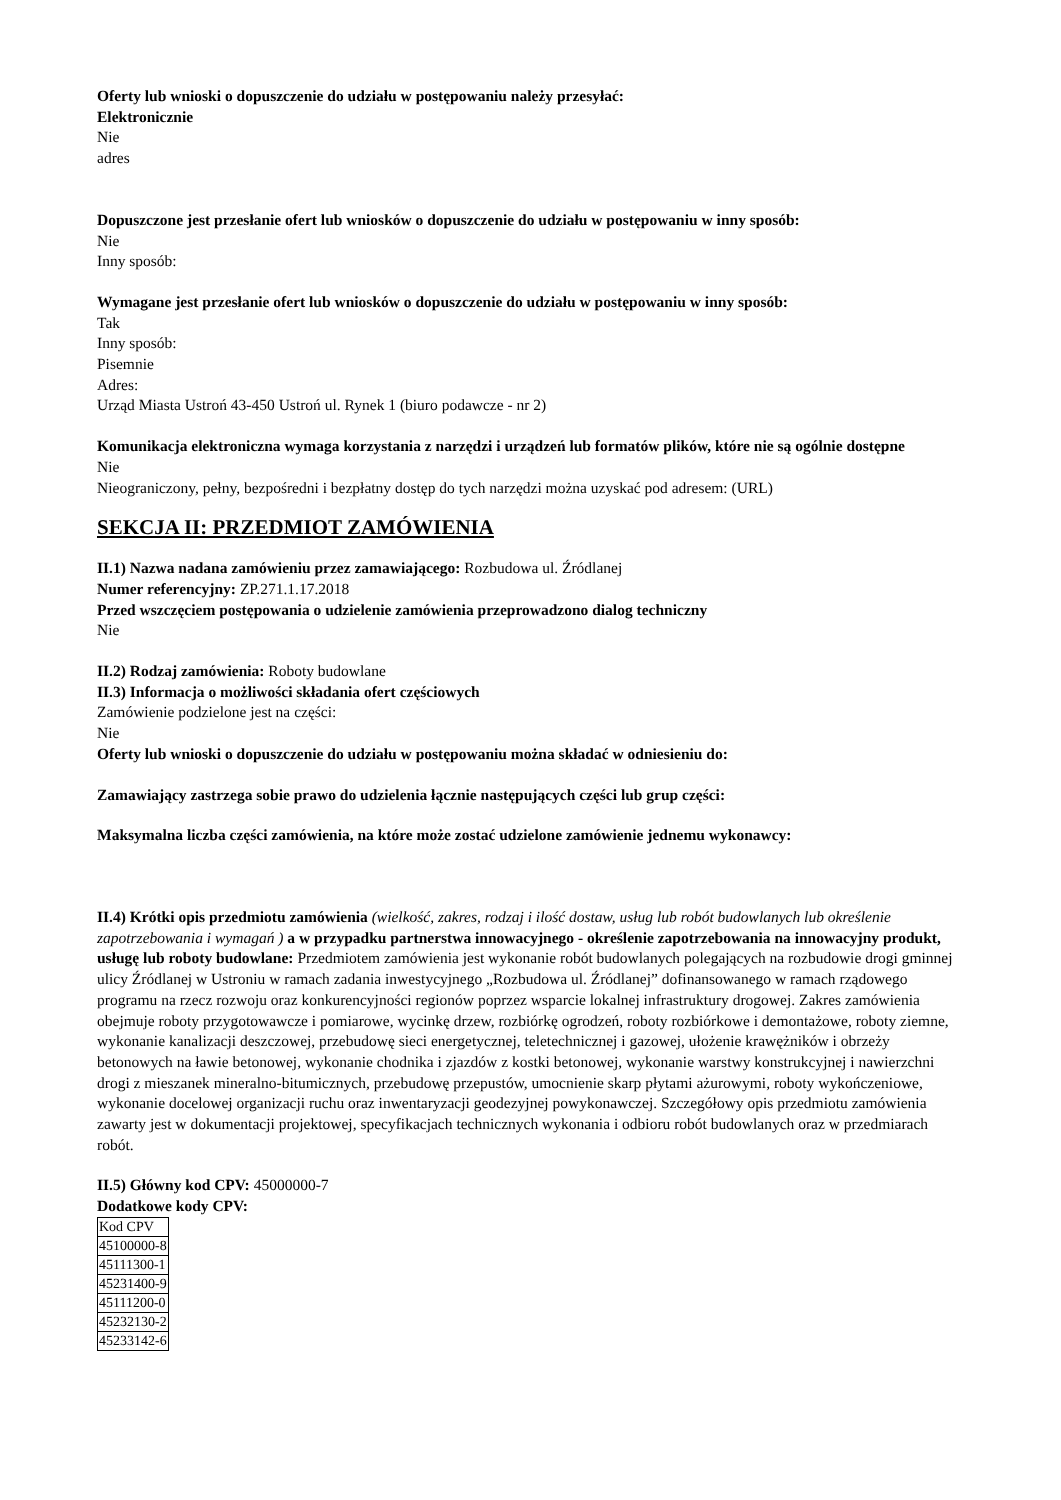Oferty lub wnioski o dopuszczenie do udziału w postępowaniu należy przesyłać:
Elektronicznie
Nie
adres
Dopuszczone jest przesłanie ofert lub wniosków o dopuszczenie do udziału w postępowaniu w inny sposób:
Nie
Inny sposób:
Wymagane jest przesłanie ofert lub wniosków o dopuszczenie do udziału w postępowaniu w inny sposób:
Tak
Inny sposób:
Pisemnie
Adres:
Urząd Miasta Ustroń 43-450 Ustroń ul. Rynek 1 (biuro podawcze - nr 2)
Komunikacja elektroniczna wymaga korzystania z narzędzi i urządzeń lub formatów plików, które nie są ogólnie dostępne
Nie
Nieograniczony, pełny, bezpośredni i bezpłatny dostęp do tych narzędzi można uzyskać pod adresem: (URL)
SEKCJA II: PRZEDMIOT ZAMÓWIENIA
II.1) Nazwa nadana zamówieniu przez zamawiającego: Rozbudowa ul. Źródlanej
Numer referencyjny: ZP.271.1.17.2018
Przed wszczęciem postępowania o udzielenie zamówienia przeprowadzono dialog techniczny
Nie
II.2) Rodzaj zamówienia: Roboty budowlane
II.3) Informacja o możliwości składania ofert częściowych
Zamówienie podzielone jest na części:
Nie
Oferty lub wnioski o dopuszczenie do udziału w postępowaniu można składać w odniesieniu do:
Zamawiający zastrzega sobie prawo do udzielenia łącznie następujących części lub grup części:
Maksymalna liczba części zamówienia, na które może zostać udzielone zamówienie jednemu wykonawcy:
II.4) Krótki opis przedmiotu zamówienia (wielkość, zakres, rodzaj i ilość dostaw, usług lub robót budowlanych lub określenie zapotrzebowania i wymagań ) a w przypadku partnerstwa innowacyjnego - określenie zapotrzebowania na innowacyjny produkt, usługę lub roboty budowlane: Przedmiotem zamówienia jest wykonanie robót budowlanych polegających na rozbudowie drogi gminnej ulicy Źródlanej w Ustroniu w ramach zadania inwestycyjnego „Rozbudowa ul. Źródlanej” dofinansowanego w ramach rządowego programu na rzecz rozwoju oraz konkurencyjności regionów poprzez wsparcie lokalnej infrastruktury drogowej. Zakres zamówienia obejmuje roboty przygotowawcze i pomiarowe, wycinkę drzew, rozbiórkę ogrodzeń, roboty rozbiórkowe i demontażowe, roboty ziemne, wykonanie kanalizacji deszczowej, przebudowę sieci energetycznej, teletechnicznej i gazowej, ułożenie krawężników i obrzeży betonowych na ławie betonowej, wykonanie chodnika i zjazdów z kostki betonowej, wykonanie warstwy konstrukcyjnej i nawierzchni drogi z mieszanek mineralno-bitumicznych, przebudowę przepustów, umocnienie skarp płytami ażurowymi, roboty wykończeniowe, wykonanie docelowej organizacji ruchu oraz inwentaryzacji geodezyjnej powykonawczej. Szczegółowy opis przedmiotu zamówienia zawarty jest w dokumentacji projektowej, specyfikacjach technicznych wykonania i odbioru robót budowlanych oraz w przedmiarach robót.
II.5) Główny kod CPV: 45000000-7
Dodatkowe kody CPV:
| Kod CPV |
| 45100000-8 |
| 45111300-1 |
| 45231400-9 |
| 45111200-0 |
| 45232130-2 |
| 45233142-6 |